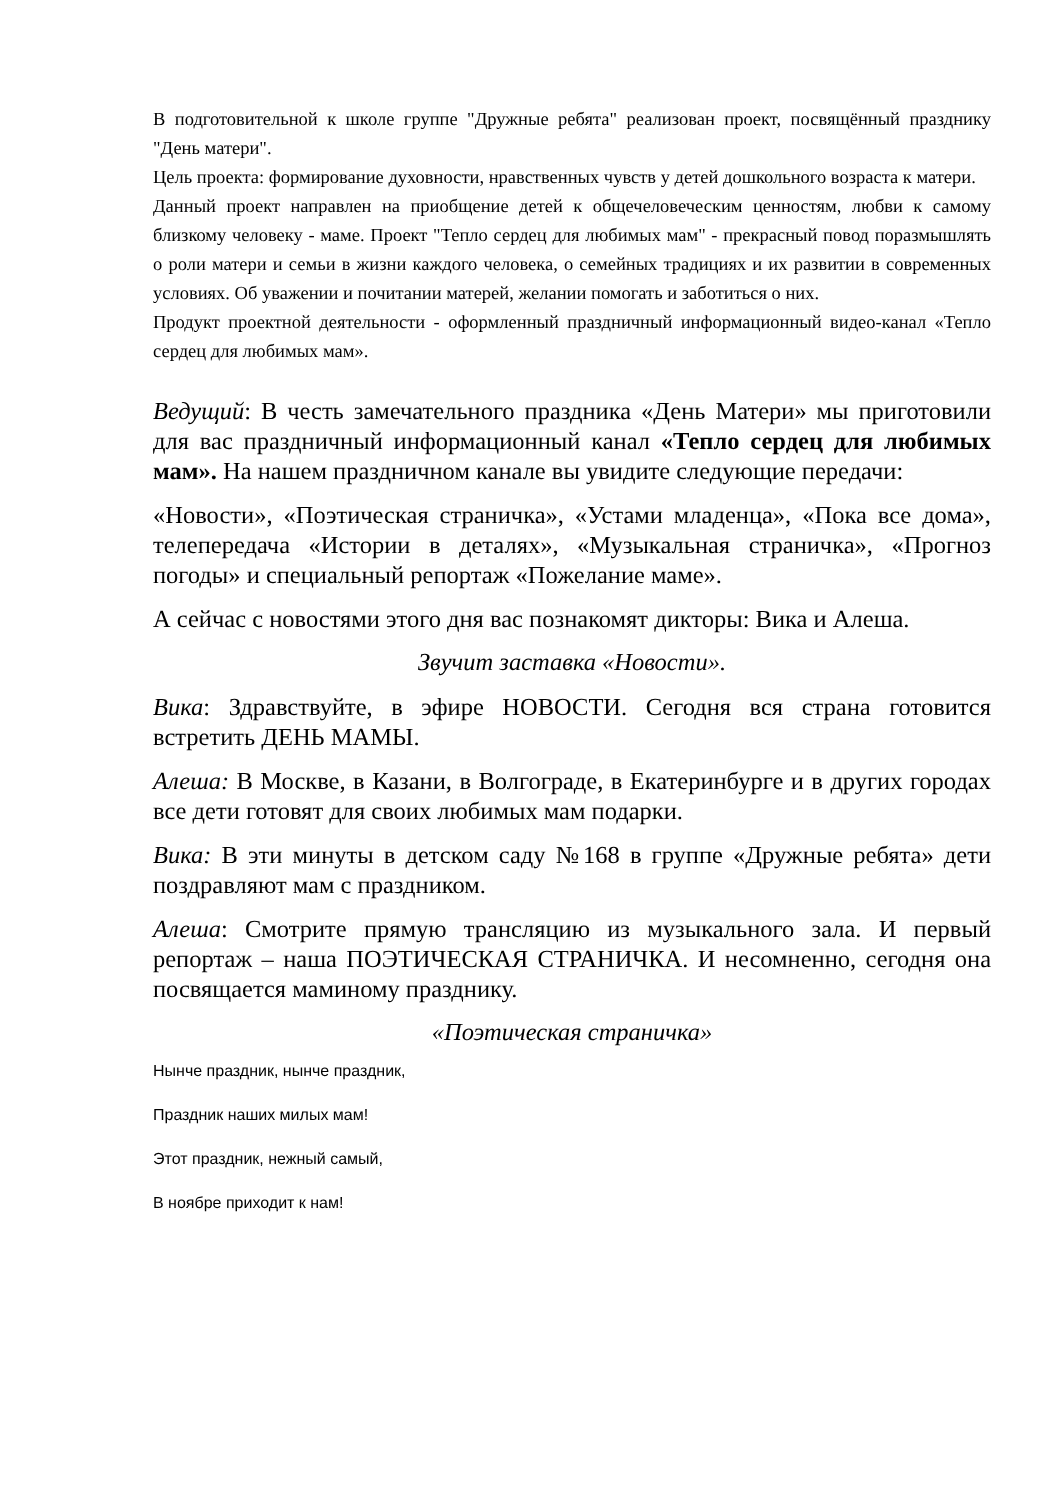В подготовительной к школе группе "Дружные ребята" реализован проект, посвящённый празднику "День матери".
Цель проекта: формирование духовности, нравственных чувств у детей дошкольного возраста к матери.
Данный проект направлен на приобщение детей к общечеловеческим ценностям, любви к самому близкому человеку - маме. Проект "Тепло сердец для любимых мам" - прекрасный повод поразмышлять о роли матери и семьи в жизни каждого человека, о семейных традициях и их развитии в современных условиях. Об уважении и почитании матерей, желании помогать и заботиться о них.
Продукт проектной деятельности - оформленный праздничный информационный видео-канал «Тепло сердец для любимых мам».
Ведущий: В честь замечательного праздника «День Матери» мы приготовили для вас праздничный информационный канал «Тепло сердец для любимых мам». На нашем праздничном канале вы увидите следующие передачи:
«Новости», «Поэтическая страничка», «Устами младенца», «Пока все дома», телепередача «Истории в деталях», «Музыкальная страничка», «Прогноз погоды» и специальный репортаж «Пожелание маме».
А сейчас с новостями этого дня вас познакомят дикторы: Вика и Алеша.
Звучит заставка «Новости».
Вика: Здравствуйте, в эфире НОВОСТИ. Сегодня вся страна готовится встретить ДЕНЬ МАМЫ.
Алеша: В Москве, в Казани, в Волгограде, в Екатеринбурге и в других городах все дети готовят для своих любимых мам подарки.
Вика: В эти минуты в детском саду №168 в группе «Дружные ребята» дети поздравляют мам с праздником.
Алеша: Смотрите прямую трансляцию из музыкального зала. И первый репортаж – наша ПОЭТИЧЕСКАЯ СТРАНИЧКА. И несомненно, сегодня она посвящается маминому празднику.
«Поэтическая страничка»
Нынче праздник, нынче праздник,
Праздник наших милых мам!
Этот праздник, нежный самый,
В ноябре приходит к нам!